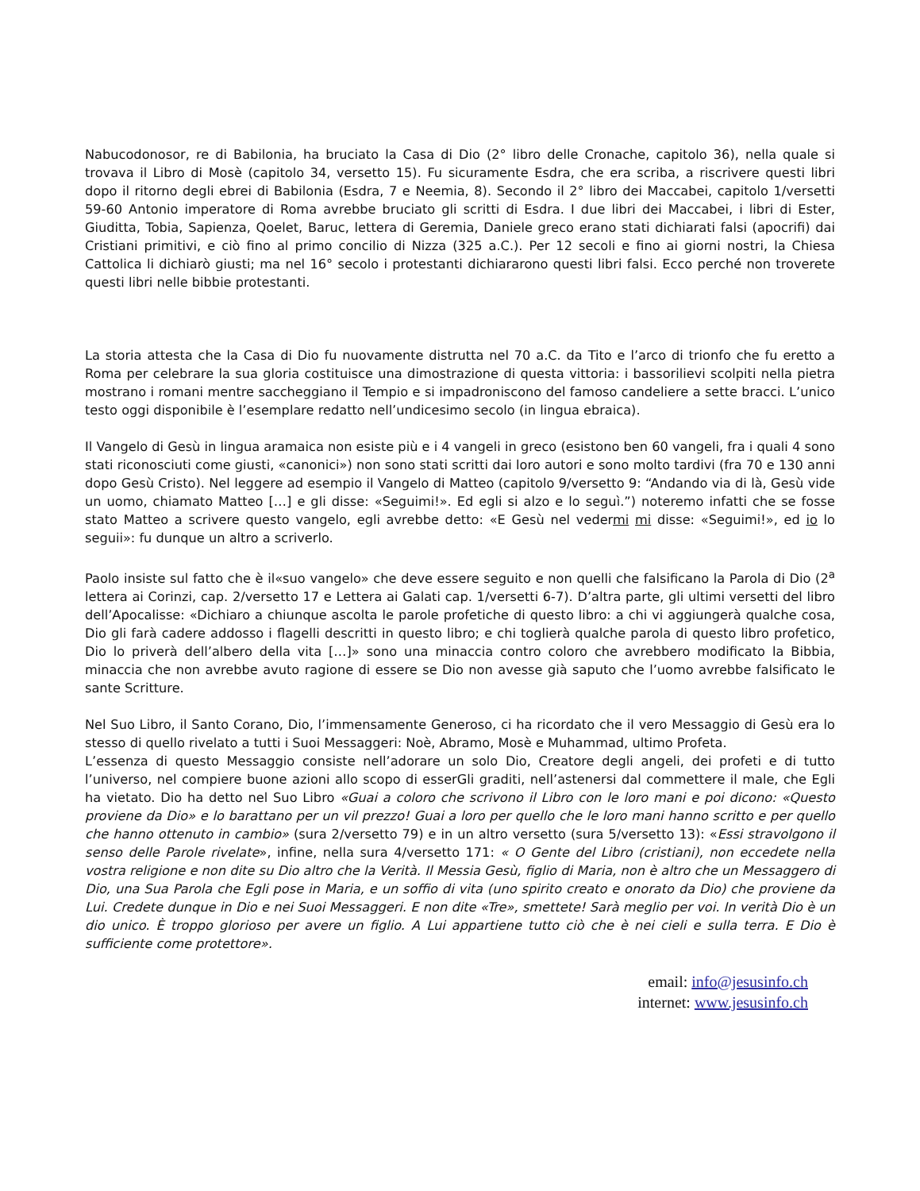Nabucodonosor, re di Babilonia, ha bruciato la Casa di Dio (2° libro delle Cronache, capitolo 36), nella quale si trovava il Libro di Mosè (capitolo 34, versetto 15). Fu sicuramente Esdra, che era scriba, a riscrivere questi libri dopo il ritorno degli ebrei di Babilonia (Esdra, 7 e Neemia, 8). Secondo il 2° libro dei Maccabei, capitolo 1/versetti 59-60 Antonio imperatore di Roma avrebbe bruciato gli scritti di Esdra. I due libri dei Maccabei, i libri di Ester, Giuditta, Tobia, Sapienza, Qoelet, Baruc, lettera di Geremia, Daniele greco erano stati dichiarati falsi (apocrifi) dai Cristiani primitivi, e ciò fino al primo concilio di Nizza (325 a.C.). Per 12 secoli e fino ai giorni nostri, la Chiesa Cattolica li dichiarò giusti; ma nel 16° secolo i protestanti dichiararono questi libri falsi. Ecco perché non troverete questi libri nelle bibbie protestanti.
La storia attesta che la Casa di Dio fu nuovamente distrutta nel 70 a.C. da Tito e l’arco di trionfo che fu eretto a Roma per celebrare la sua gloria costituisce una dimostrazione di questa vittoria: i bassorilievi scolpiti nella pietra mostrano i romani mentre saccheggiano il Tempio e si impadroniscono del famoso candeliere a sette bracci. L’unico testo oggi disponibile è l’esemplare redatto nell’undicesimo secolo (in lingua ebraica).
Il Vangelo di Gesù in lingua aramaica non esiste più e i 4 vangeli in greco (esistono ben 60 vangeli, fra i quali 4 sono stati riconosciuti come giusti, «canonici») non sono stati scritti dai loro autori e sono molto tardivi (fra 70 e 130 anni dopo Gesù Cristo). Nel leggere ad esempio il Vangelo di Matteo (capitolo 9/versetto 9: “Andando via di là, Gesù vide un uomo, chiamato Matteo […] e gli disse: «Seguimi!». Ed egli si alzo e lo seguì.”) noteremo infatti che se fosse stato Matteo a scrivere questo vangelo, egli avrebbe detto: «E Gesù nel vedermi mi disse: «Seguimi!», ed io lo seguii»: fu dunque un altro a scriverlo.
Paolo insiste sul fatto che è il«suo vangelo» che deve essere seguito e non quelli che falsificano la Parola di Dio (2<sup>a</sup> lettera ai Corinzi, cap. 2/versetto 17 e Lettera ai Galati cap. 1/versetti 6-7). D’altra parte, gli ultimi versetti del libro dell’Apocalisse: «Dichiaro a chiunque ascolta le parole profetiche di questo libro: a chi vi aggiungerà qualche cosa, Dio gli farà cadere addosso i flagelli descritti in questo libro; e chi toglierà qualche parola di questo libro profetico, Dio lo priverà dell’albero della vita […]» sono una minaccia contro coloro che avrebbero modificato la Bibbia, minaccia che non avrebbe avuto ragione di essere se Dio non avesse già saputo che l’uomo avrebbe falsificato le sante Scritture.
Nel Suo Libro, il Santo Corano, Dio, l’immensamente Generoso, ci ha ricordato che il vero Messaggio di Gesù era lo stesso di quello rivelato a tutti i Suoi Messaggeri: Noè, Abramo, Mosè e Muhammad, ultimo Profeta.
L’essenza di questo Messaggio consiste nell’adorare un solo Dio, Creatore degli angeli, dei profeti e di tutto l’universo, nel compiere buone azioni allo scopo di esserGli graditi, nell’astenersi dal commettere il male, che Egli ha vietato. Dio ha detto nel Suo Libro «Guai a coloro che scrivono il Libro con le loro mani e poi dicono: «Questo proviene da Dio» e lo barattano per un vil prezzo! Guai a loro per quello che le loro mani hanno scritto e per quello che hanno ottenuto in cambio» (sura 2/versetto 79) e in un altro versetto (sura 5/versetto 13): «Essi stravolgono il senso delle Parole rivelate», infine, nella sura 4/versetto 171: « O Gente del Libro (cristiani), non eccedete nella vostra religione e non dite su Dio altro che la Verità. Il Messia Gesù, figlio di Maria, non è altro che un Messaggero di Dio, una Sua Parola che Egli pose in Maria, e un soffio di vita (uno spirito creato e onorato da Dio) che proviene da Lui. Credete dunque in Dio e nei Suoi Messaggeri. E non dite «Tre», smettete! Sarà meglio per voi. In verità Dio è un dio unico. È troppo glorioso per avere un figlio. A Lui appartiene tutto ciò che è nei cieli e sulla terra. E Dio è sufficiente come protettore».
email: info@jesusinfo.ch
internet: www.jesusinfo.ch